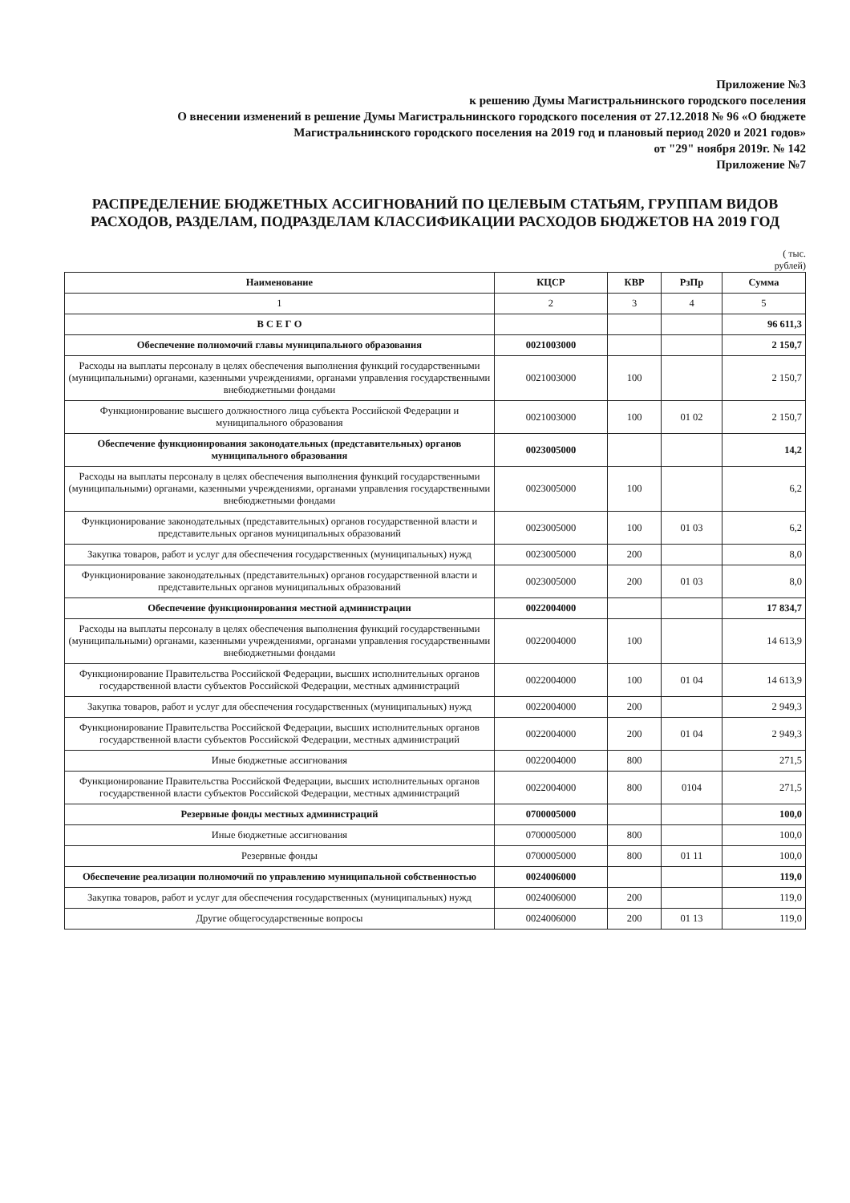Приложение №3
к решению Думы Магистральнинского городского поселения
О внесении изменений в решение Думы Магистральнинского городского поселения от 27.12.2018 № 96 «О бюджете Магистральнинского городского поселения на 2019 год и плановый период 2020 и 2021 годов»
от "29" ноября 2019г. № 142
Приложение №7
РАСПРЕДЕЛЕНИЕ БЮДЖЕТНЫХ АССИГНОВАНИЙ ПО ЦЕЛЕВЫМ СТАТЬЯМ, ГРУППАМ ВИДОВ РАСХОДОВ, РАЗДЕЛАМ, ПОДРАЗДЕЛАМ КЛАССИФИКАЦИИ РАСХОДОВ БЮДЖЕТОВ НА 2019 ГОД
( тыс.
рублей)
| Наименование | КЦСР | КВР | РзПр | Сумма |
| --- | --- | --- | --- | --- |
| 1 | 2 | 3 | 4 | 5 |
| В С Е Г О | | | | 96 611,3 |
| Обеспечение полномочий главы муниципального образования | 0021003000 | | | 2 150,7 |
| Расходы на выплаты персоналу в целях обеспечения выполнения функций государственными (муниципальными) органами, казенными учреждениями, органами управления государственными внебюджетными фондами | 0021003000 | 100 | | 2 150,7 |
| Функционирование высшего должностного лица субъекта Российской Федерации и муниципального образования | 0021003000 | 100 | 01 02 | 2 150,7 |
| Обеспечение функционирования законодательных (представительных) органов муниципального образования | 0023005000 | | | 14,2 |
| Расходы на выплаты персоналу в целях обеспечения выполнения функций государственными (муниципальными) органами, казенными учреждениями, органами управления государственными внебюджетными фондами | 0023005000 | 100 | | 6,2 |
| Функционирование законодательных (представительных) органов государственной власти и представительных органов муниципальных образований | 0023005000 | 100 | 01 03 | 6,2 |
| Закупка товаров, работ и услуг для обеспечения государственных (муниципальных) нужд | 0023005000 | 200 | | 8,0 |
| Функционирование законодательных (представительных) органов государственной власти и представительных органов муниципальных образований | 0023005000 | 200 | 01 03 | 8,0 |
| Обеспечение функционирования местной администрации | 0022004000 | | | 17 834,7 |
| Расходы на выплаты персоналу в целях обеспечения выполнения функций государственными (муниципальными) органами, казенными учреждениями, органами управления государственными внебюджетными фондами | 0022004000 | 100 | | 14 613,9 |
| Функционирование Правительства Российской Федерации, высших исполнительных органов государственной власти субъектов Российской Федерации, местных администраций | 0022004000 | 100 | 01 04 | 14 613,9 |
| Закупка товаров, работ и услуг для обеспечения государственных (муниципальных) нужд | 0022004000 | 200 | | 2 949,3 |
| Функционирование Правительства Российской Федерации, высших исполнительных органов государственной власти субъектов Российской Федерации, местных администраций | 0022004000 | 200 | 01 04 | 2 949,3 |
| Иные бюджетные ассигнования | 0022004000 | 800 | | 271,5 |
| Функционирование Правительства Российской Федерации, высших исполнительных органов государственной власти субъектов Российской Федерации, местных администраций | 0022004000 | 800 | 0104 | 271,5 |
| Резервные фонды местных администраций | 0700005000 | | | 100,0 |
| Иные бюджетные ассигнования | 0700005000 | 800 | | 100,0 |
| Резервные фонды | 0700005000 | 800 | 01 11 | 100,0 |
| Обеспечение реализации полномочий по управлению муниципальной собственностью | 0024006000 | | | 119,0 |
| Закупка товаров, работ и услуг для обеспечения государственных (муниципальных) нужд | 0024006000 | 200 | | 119,0 |
| Другие общегосударственные вопросы | 0024006000 | 200 | 01 13 | 119,0 |